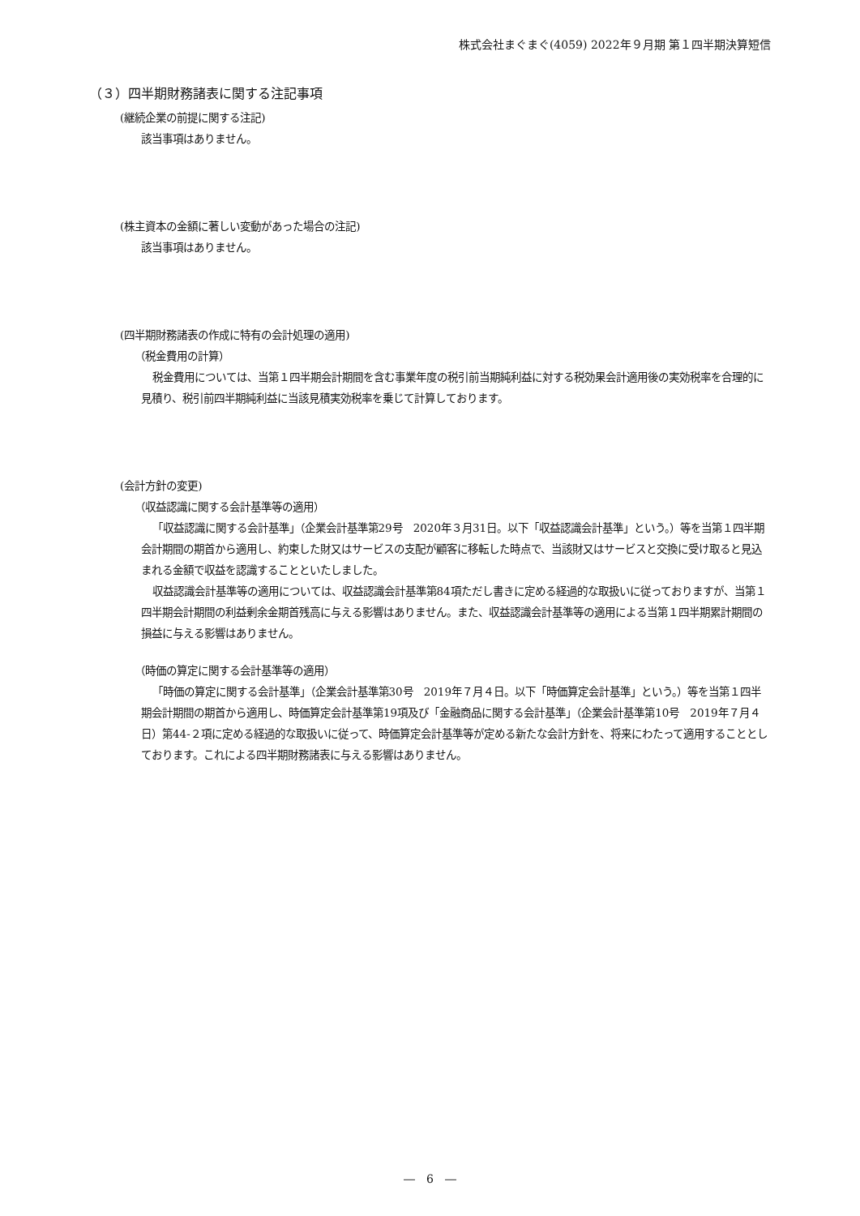株式会社まぐまぐ(4059) 2022年９月期 第１四半期決算短信
（３）四半期財務諸表に関する注記事項
(継続企業の前提に関する注記)
該当事項はありません。
(株主資本の金額に著しい変動があった場合の注記)
該当事項はありません。
(四半期財務諸表の作成に特有の会計処理の適用)
（税金費用の計算）
税金費用については、当第１四半期会計期間を含む事業年度の税引前当期純利益に対する税効果会計適用後の実効税率を合理的に見積り、税引前四半期純利益に当該見積実効税率を乗じて計算しております。
(会計方針の変更)
（収益認識に関する会計基準等の適用）
「収益認識に関する会計基準」（企業会計基準第29号　2020年３月31日。以下「収益認識会計基準」という。）等を当第１四半期会計期間の期首から適用し、約束した財又はサービスの支配が顧客に移転した時点で、当該財又はサービスと交換に受け取ると見込まれる金額で収益を認識することといたしました。
収益認識会計基準等の適用については、収益認識会計基準第84項ただし書きに定める経過的な取扱いに従っておりますが、当第１四半期会計期間の利益剰余金期首残高に与える影響はありません。また、収益認識会計基準等の適用による当第１四半期累計期間の損益に与える影響はありません。
（時価の算定に関する会計基準等の適用）
「時価の算定に関する会計基準」（企業会計基準第30号　2019年７月４日。以下「時価算定会計基準」という。）等を当第１四半期会計期間の期首から適用し、時価算定会計基準第19項及び「金融商品に関する会計基準」（企業会計基準第10号　2019年７月４日）第44-２項に定める経過的な取扱いに従って、時価算定会計基準等が定める新たな会計方針を、将来にわたって適用することとしております。これによる四半期財務諸表に与える影響はありません。
―　6　―